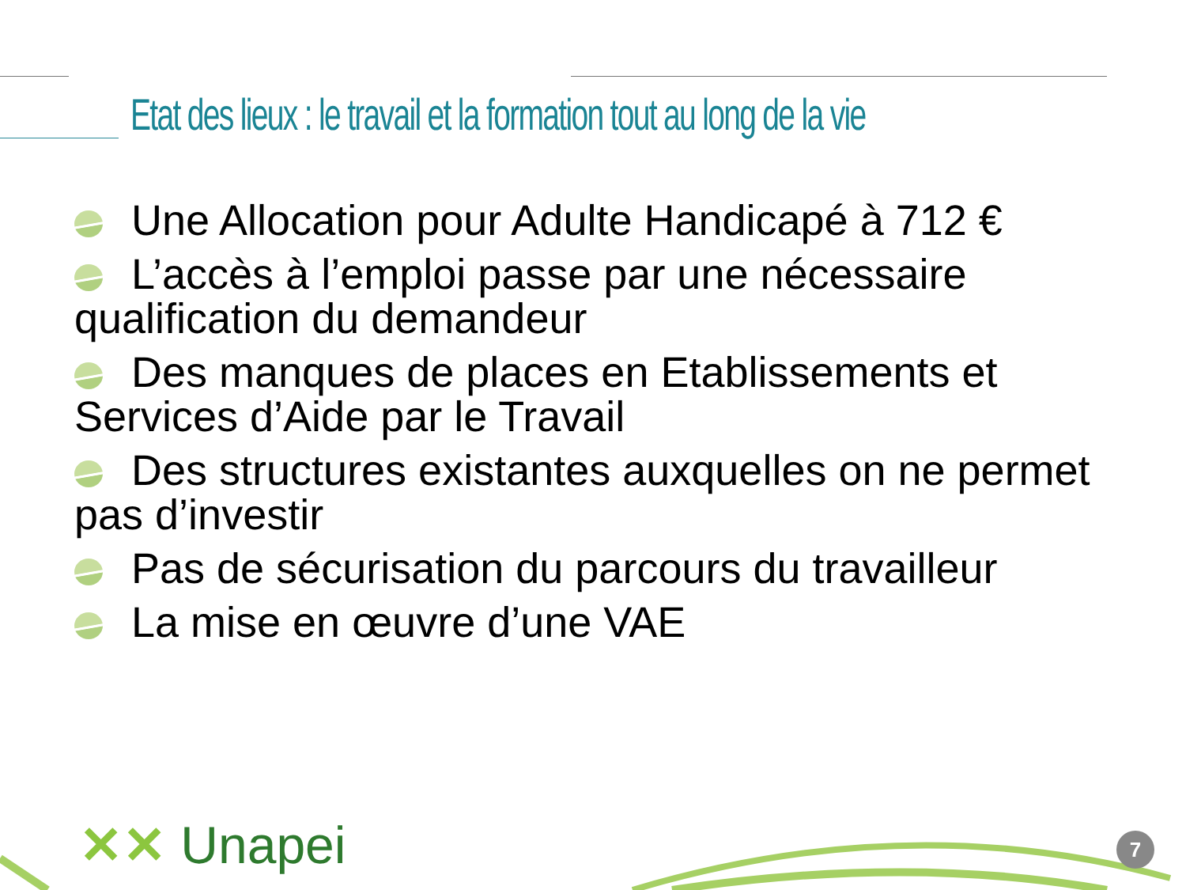Etat des lieux : le travail et la formation tout au long de la vie
Une Allocation pour Adulte Handicapé à 712 €
L’accès à l’emploi passe par une nécessaire qualification du demandeur
Des manques de places en Etablissements et Services d’Aide par le Travail
Des structures existantes auxquelles on ne permet pas d’investir
Pas de sécurisation du parcours du travailleur
La mise en œuvre d’une VAE
✕✕ Unapei 7